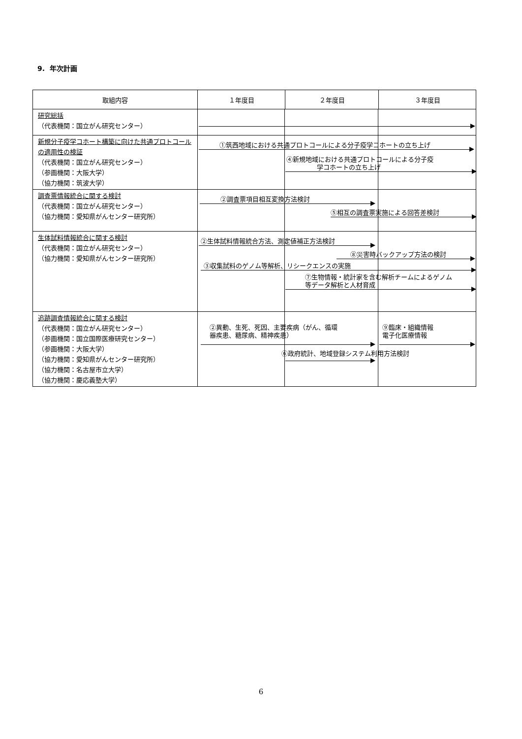9. 年次計画
| 取組内容 | １年度目 | ２年度目 | ３年度目 |
| --- | --- | --- | --- |
| 研究総括 （代表機関：国立がん研究センター） | | | |
| 新規分子疫学コホート構築に向けた共通プロトコールの適用性の検証 （代表機関：国立がん研究センター） （参画機関：大阪大学） （協力機関：筑波大学） | ①筑西地域における共通プロトコールによる分子疫学コホートの立ち上げ ④新規地域における共通プロトコールによる分子疫 学コホートの立ち上げ | | |
| 調査票情報統合に関する検討 （代表機関：国立がん研究センター） （協力機関：愛知県がんセンター研究所） | ②調査票項目相互変換方法検討 ⑤相互の調査票実施による回答差検討 | | |
| 生体試料情報統合に関する検討 （代表機関：国立がん研究センター） （協力機関：愛知県がんセンター研究所） | ②生体試料情報統合方法、測定値補正方法検討 ⑧災害時バックアップ方法の検討 ③収集試料のゲノム等解析、リシークエンスの実施 ⑦生物情報・統計家を含む解析チームによるゲノム 等データ解析と人材育成 | | |
| 追跡調査情報統合に関する検討 （代表機関：国立がん研究センター） （参画機関：国立国際医療研究センター） （参画機関：大阪大学） （協力機関：愛知県がんセンター研究所） （協力機関：名古屋市立大学） （協力機関：慶応義塾大学） | ②異動、生死、死因、主要疾病（がん、循環 器疾患、糖尿病、精神疾患） ⑨臨床・組織情報 電子化医療情報 ⑥政府統計、地域登録システム利用方法検討 | | |
6